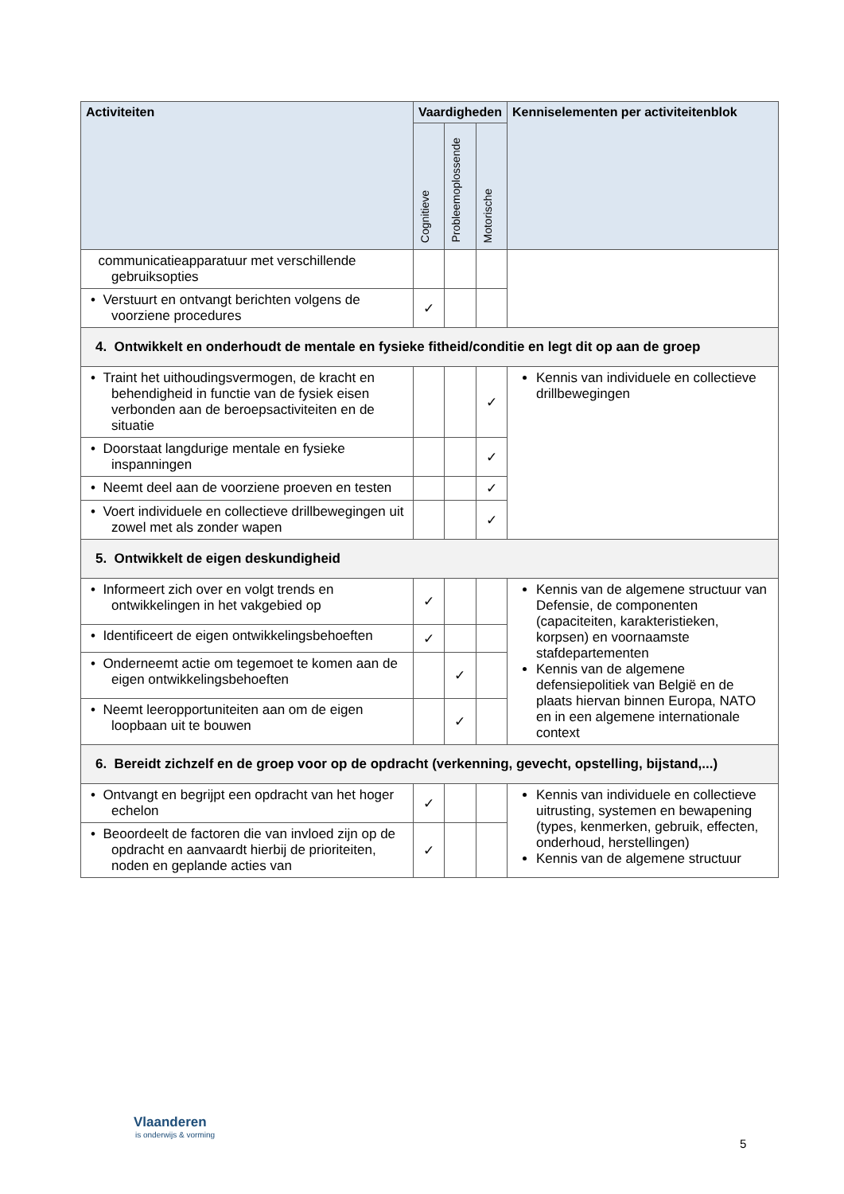| Activiteiten | Vaardigheden | | | Kenniselementen per activiteitenblok |
| --- | --- | --- | --- | --- |
| | Cognitieve | Probleemoplossende | Motorische | |
| communicatieapparatuur met verschillende gebruiksopties | | | | |
| • Verstuurt en ontvangt berichten volgens de voorziene procedures | ✓ | | | |
| 4. Ontwikkelt en onderhoudt de mentale en fysieke fitheid/conditie en legt dit op aan de groep | | | | |
| • Traint het uithoudingsvermogen, de kracht en behendigheid in functie van de fysiek eisen verbonden aan de beroepsactiviteiten en de situatie | | | ✓ | Kennis van individuele en collectieve drillbewegingen |
| • Doorstaat langdurige mentale en fysieke inspanningen | | | ✓ | |
| • Neemt deel aan de voorziene proeven en testen | | | ✓ | |
| • Voert individuele en collectieve drillbewegingen uit zowel met als zonder wapen | | | ✓ | |
| 5. Ontwikkelt de eigen deskundigheid | | | | |
| • Informeert zich over en volgt trends en ontwikkelingen in het vakgebied op | ✓ | | | Kennis van de algemene structuur van Defensie, de componenten (capaciteiten, karakteristieken, korpsen) en voornaamste stafdepartementen Kennis van de algemene defensiepolitiek van België en de plaats hiervan binnen Europa, NATO en in een algemene internationale context |
| • Identificeert de eigen ontwikkelingsbehoeften | ✓ | | | |
| • Onderneemt actie om tegemoet te komen aan de eigen ontwikkelingsbehoeften | | ✓ | | |
| • Neemt leeropportuniteiten aan om de eigen loopbaan uit te bouwen | | ✓ | | |
| 6. Bereidt zichzelf en de groep voor op de opdracht (verkenning, gevecht, opstelling, bijstand,...) | | | | |
| • Ontvangt en begrijpt een opdracht van het hoger echelon | ✓ | | | Kennis van individuele en collectieve uitrusting, systemen en bewapening (types, kenmerken, gebruik, effecten, onderhoud, herstellingen) Kennis van de algemene structuur |
| • Beoordeelt de factoren die van invloed zijn op de opdracht en aanvaardt hierbij de prioriteiten, noden en geplande acties van | ✓ | | | |
Vlaanderen
is onderwijs & vorming
5